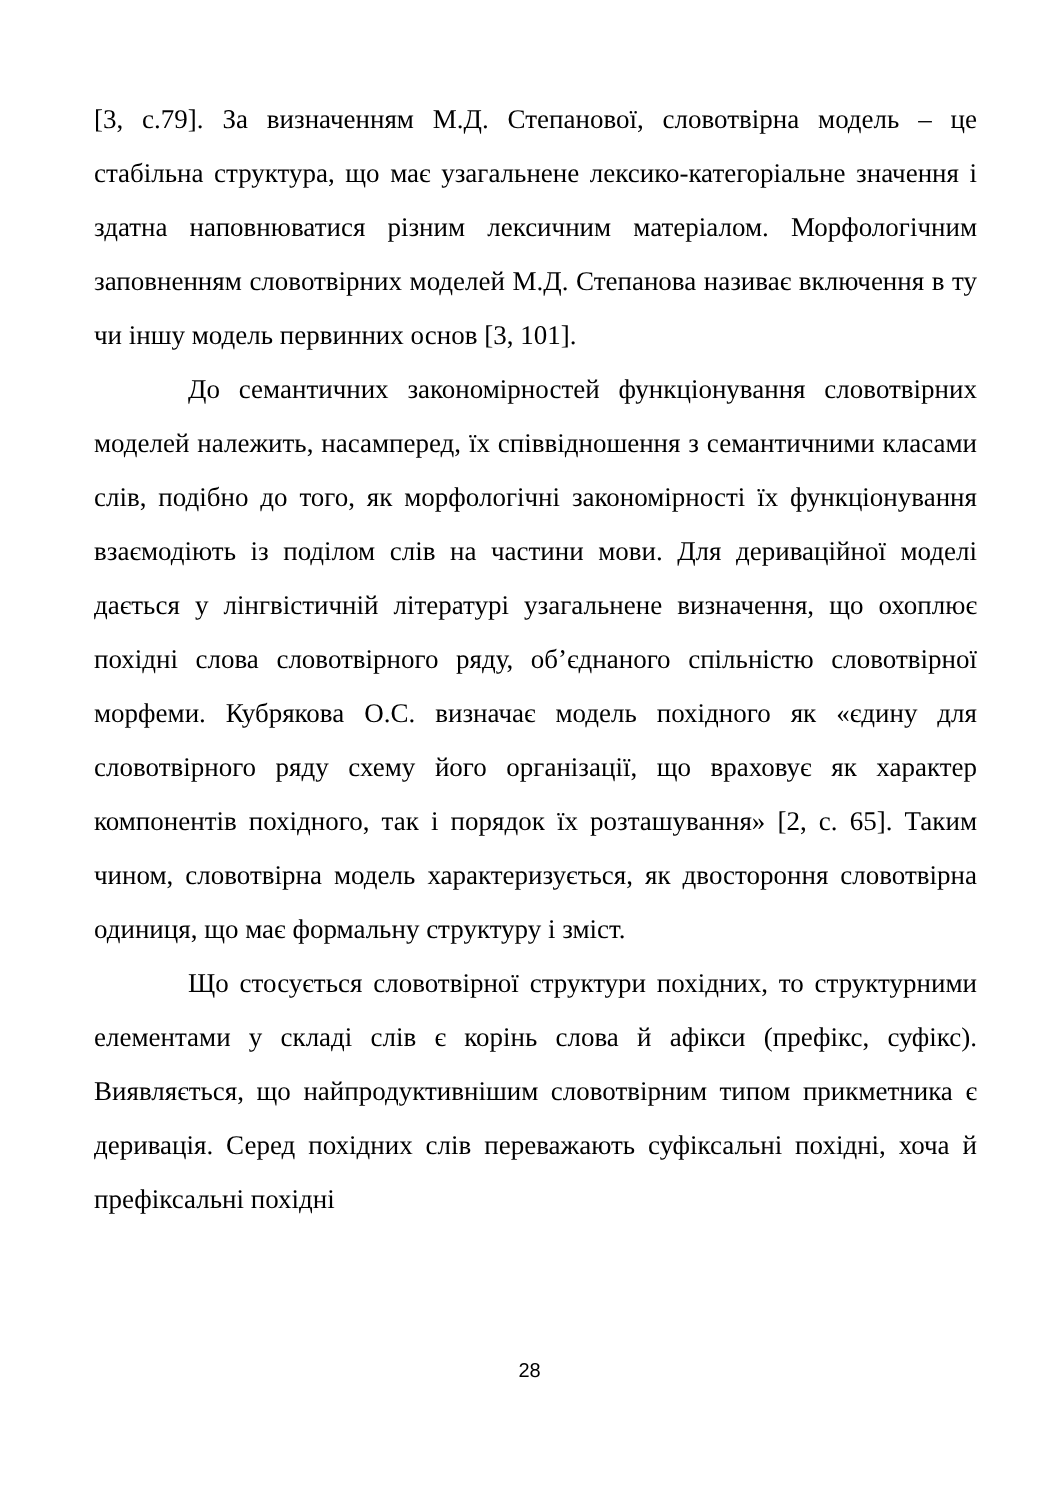[3, с.79]. За визначенням М.Д. Степанової, словотвірна модель – це стабільна структура, що має узагальнене лексико-категоріальне значення і здатна наповнюватися різним лексичним матеріалом. Морфологічним заповненням словотвірних моделей М.Д. Степанова називає включення в ту чи іншу модель первинних основ [3, 101].
До семантичних закономірностей функціонування словотвірних моделей належить, насамперед, їх співвідношення з семантичними класами слів, подібно до того, як морфологічні закономірності їх функціонування взаємодіють із поділом слів на частини мови. Для дериваційної моделі дається у лінгвістичній літературі узагальнене визначення, що охоплює похідні слова словотвірного ряду, об’єднаного спільністю словотвірної морфеми. Кубрякова О.С. визначає модель похідного як «єдину для словотвірного ряду схему його організації, що враховує як характер компонентів похідного, так і порядок їх розташування» [2, с. 65]. Таким чином, словотвірна модель характеризується, як двостороння словотвірна одиниця, що має формальну структуру і зміст.
Що стосується словотвірної структури похідних, то структурними елементами у складі слів є корінь слова й афікси (префікс, суфікс). Виявляється, що найпродуктивнішим словотвірним типом прикметника є деривація. Серед похідних слів переважають суфіксальні похідні, хоча й префіксальні похідні
28